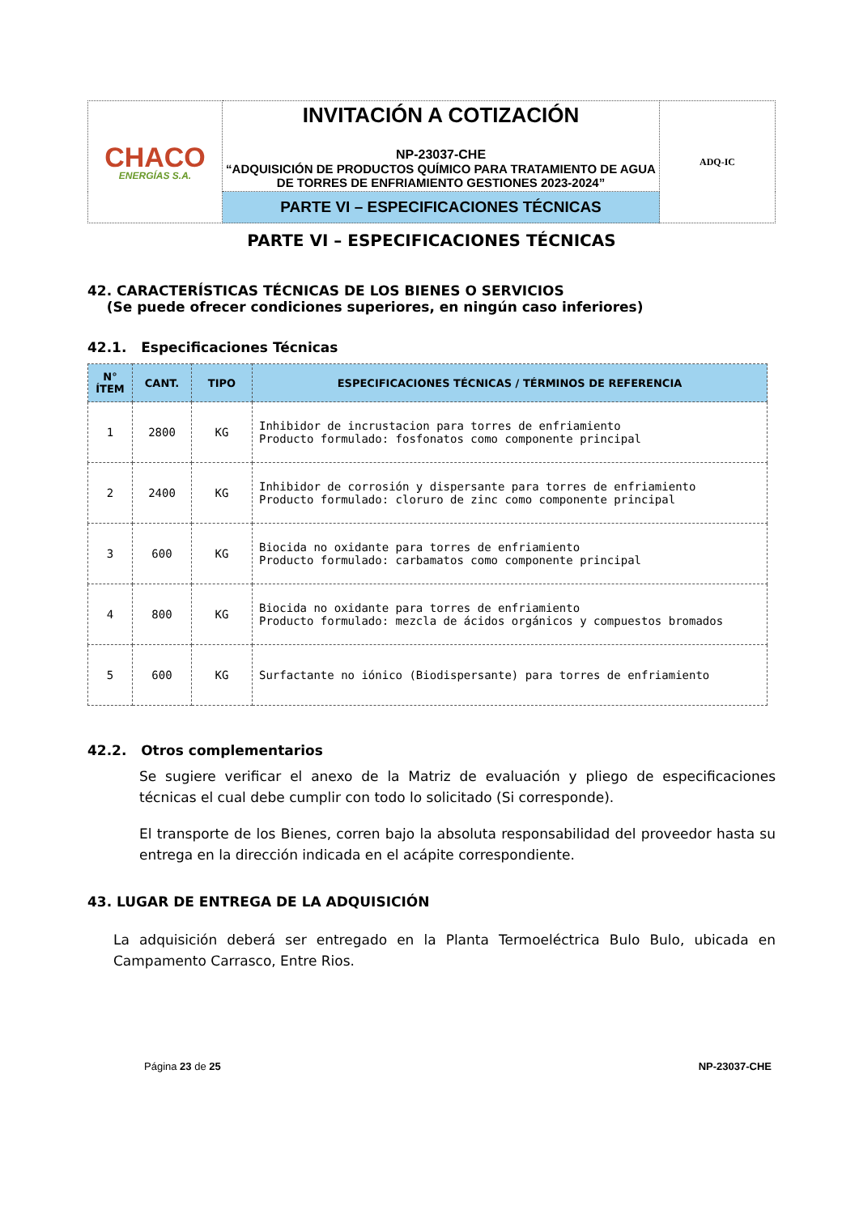| CHACO ENERGÍAS S.A. | INVITACIÓN A COTIZACIÓN NP-23037-CHE “ADQUISICIÓN DE PRODUCTOS QUÍMICO PARA TRATAMIENTO DE AGUA DE TORRES DE ENFRIAMIENTO GESTIONES 2023-2024” | ADQ-IC |
| | PARTE VI – ESPECIFICACIONES TÉCNICAS | |
PARTE VI – ESPECIFICACIONES TÉCNICAS
42. CARACTERÍSTICAS TÉCNICAS DE LOS BIENES O SERVICIOS
(Se puede ofrecer condiciones superiores, en ningún caso inferiores)
42.1. Especificaciones Técnicas
| N° ÍTEM | CANT. | TIPO | ESPECIFICACIONES TÉCNICAS / TÉRMINOS DE REFERENCIA |
| --- | --- | --- | --- |
| 1 | 2800 | KG | Inhibidor de incrustacion para torres de enfriamiento Producto formulado: fosfonatos como componente principal |
| 2 | 2400 | KG | Inhibidor de corrosión y dispersante para torres de enfriamiento Producto formulado: cloruro de zinc como componente principal |
| 3 | 600 | KG | Biocida no oxidante para torres de enfriamiento Producto formulado: carbamatos como componente principal |
| 4 | 800 | KG | Biocida no oxidante para torres de enfriamiento Producto formulado: mezcla de ácidos orgánicos y compuestos bromados |
| 5 | 600 | KG | Surfactante no iónico (Biodispersante) para torres de enfriamiento |
42.2. Otros complementarios
Se sugiere verificar el anexo de la Matriz de evaluación y pliego de especificaciones técnicas el cual debe cumplir con todo lo solicitado (Si corresponde).
El transporte de los Bienes, corren bajo la absoluta responsabilidad del proveedor hasta su entrega en la dirección indicada en el acápite correspondiente.
43. LUGAR DE ENTREGA DE LA ADQUISICIÓN
La adquisición deberá ser entregado en la Planta Termoeléctrica Bulo Bulo, ubicada en Campamento Carrasco, Entre Rios.
Página 23 de 25 NP-23037-CHE